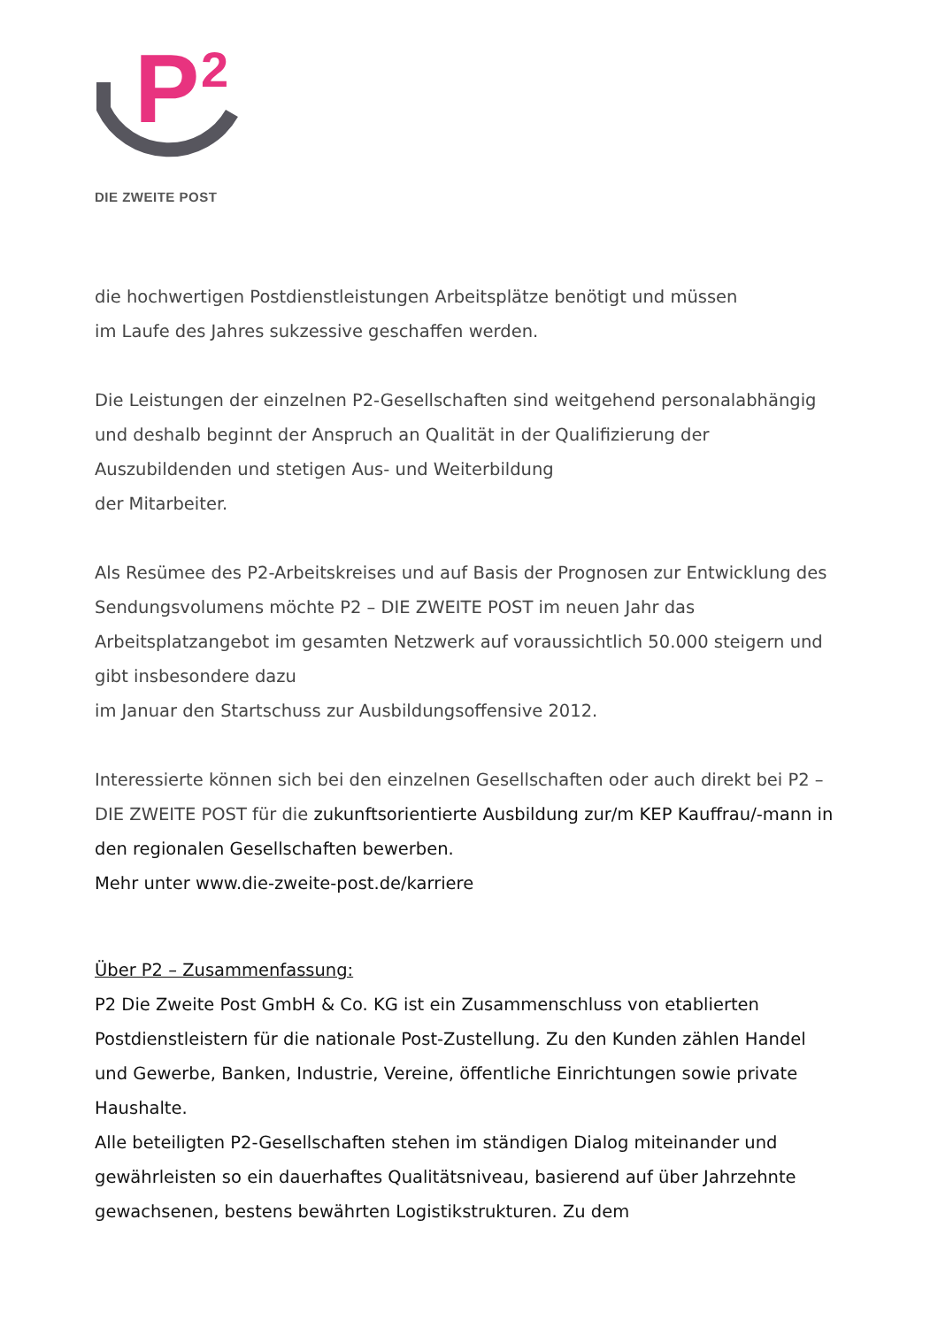P
2
DIE ZWEITE POST
die hochwertigen Postdienstleistungen Arbeitsplätze benötigt und müssen
im Laufe des Jahres sukzessive geschaffen werden.
Die Leistungen der einzelnen P2-Gesellschaften sind weitgehend personalabhängig und deshalb beginnt der Anspruch an Qualität in der Qualifizierung der Auszubildenden und stetigen Aus- und Weiterbildung
der Mitarbeiter.
Als Resümee des P2-Arbeitskreises und auf Basis der Prognosen zur Entwicklung des Sendungsvolumens möchte P2 – DIE ZWEITE POST im neuen Jahr das Arbeitsplatzangebot im gesamten Netzwerk auf voraussichtlich 50.000 steigern und gibt insbesondere dazu
im Januar den Startschuss zur Ausbildungsoffensive 2012.
Interessierte können sich bei den einzelnen Gesellschaften oder auch direkt bei P2 – DIE ZWEITE POST für die zukunftsorientierte Ausbildung zur/m KEP Kauffrau/-mann in den regionalen Gesellschaften bewerben.
Mehr unter www.die-zweite-post.de/karriere
Über P2 – Zusammenfassung:
P2 Die Zweite Post GmbH & Co. KG ist ein Zusammenschluss von etablierten Postdienstleistern für die nationale Post-Zustellung. Zu den Kunden zählen Handel und Gewerbe, Banken, Industrie, Vereine, öffentliche Einrichtungen sowie private Haushalte.
Alle beteiligten P2-Gesellschaften stehen im ständigen Dialog miteinander und gewährleisten so ein dauerhaftes Qualitätsniveau, basierend auf über Jahrzehnte gewachsenen, bestens bewährten Logistikstrukturen. Zu dem